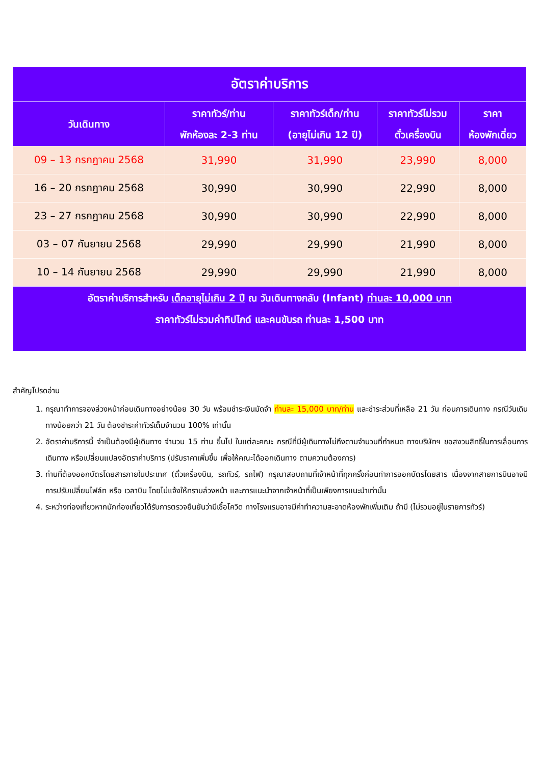| อัตราค่าบริการ | | | | |
| วันเดินทาง | ราคาทัวร์/ท่าน พักห้องละ 2-3 ท่าน | ราคาทัวร์เด็ก/ท่าน (อายุไม่เกิน 12 ปี) | ราคาทัวร์ไม่รวม ตั๋วเครื่องบิน | ราคา ห้องพักเดี่ยว |
| 09 – 13 กรกฎาคม 2568 | 31,990 | 31,990 | 23,990 | 8,000 |
| 16 – 20 กรกฎาคม 2568 | 30,990 | 30,990 | 22,990 | 8,000 |
| 23 – 27 กรกฎาคม 2568 | 30,990 | 30,990 | 22,990 | 8,000 |
| 03 – 07 กันยายน 2568 | 29,990 | 29,990 | 21,990 | 8,000 |
| 10 – 14 กันยายน 2568 | 29,990 | 29,990 | 21,990 | 8,000 |
| อัตราค่าบริการสำหรับ เด็กอายุไม่เกิน 2 ปี ณ วันเดินทางกลับ (Infant) ท่านละ 10,000 บาท ราคาทัวร์ไม่รวมค่าทิปไกด์ และคนขับรถ ท่านละ 1,500 บาท | | | | |
สำคัญโปรดอ่าน
1. กรุณาทำการจองล่วงหน้าก่อนเดินทางอย่างน้อย 30 วัน พร้อมชำระเงินมัดจำ ท่านละ 15,000 บาท/ท่าน และชำระส่วนที่เหลือ 21 วัน ก่อนการเดินทาง กรณีวันเดินทางน้อยกว่า 21 วัน ต้องชำระค่าทัวร์เต็มจำนวน 100% เท่านั้น
2. อัตราค่าบริการนี้ จำเป็นต้องมีผู้เดินทาง จำนวน 15 ท่าน ขึ้นไป ในแต่ละคณะ กรณีที่มีผู้เดินทางไม่ถึงตามจำนวนที่กำหนด ทางบริษัทฯ ขอสงวนสิทธิ์ในการเลื่อนการเดินทาง หรือเปลี่ยนแปลงอัตราค่าบริการ (ปรับราคาเพิ่มขึ้น เพื่อให้คณะได้ออกเดินทาง ตามความต้องการ)
3. ท่านที่ต้องออกบัตรโดยสารภายในประเทศ (ตั๋วเครื่องบิน, รถทัวร์, รถไฟ) กรุณาสอบถามที่เจ้าหน้าที่ทุกครั้งก่อนทำการออกบัตรโดยสาร เนื่องจากสายการบินอาจมีการปรับเปลี่ยนไฟล์ท หรือ เวลาบิน โดยไม่แจ้งให้ทราบล่วงหน้า และการแนะนำจากเจ้าหน้าที่เป็นเพียงการแนะนำเท่านั้น
4. ระหว่างท่องเที่ยวหากนักท่องเที่ยวได้รับการตรวจยืนยันว่ามีเชื้อโควิด ทางโรงแรมอาจมีค่าทำความสะอาดห้องพักเพิ่มเติม ถ้ามี (ไม่รวมอยู่ในรายการทัวร์)